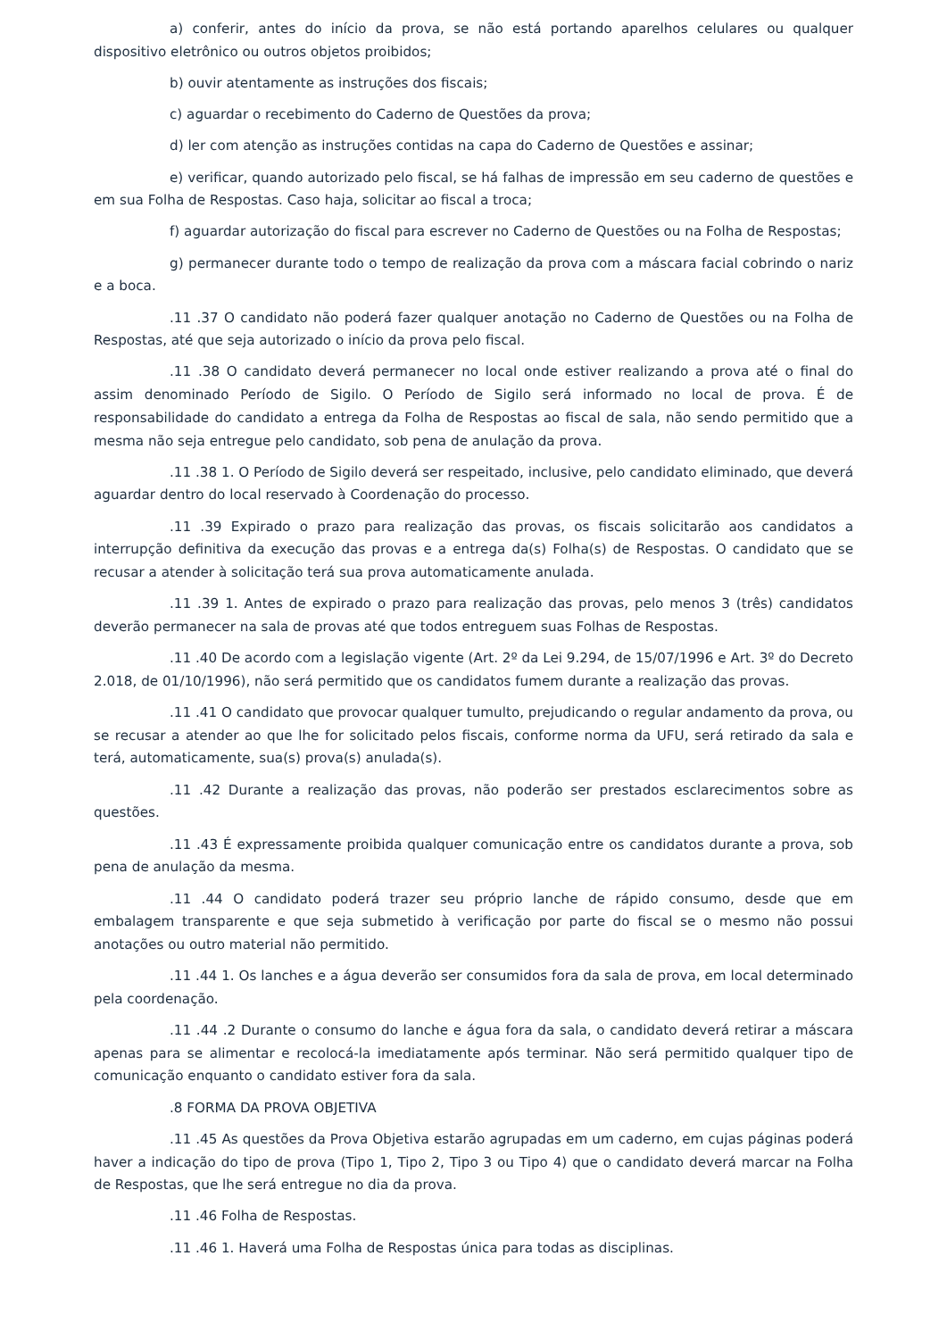a) conferir, antes do início da prova, se não está portando aparelhos celulares ou qualquer dispositivo eletrônico ou outros objetos proibidos;
b) ouvir atentamente as instruções dos fiscais;
c) aguardar o recebimento do Caderno de Questões da prova;
d) ler com atenção as instruções contidas na capa do Caderno de Questões e assinar;
e) verificar, quando autorizado pelo fiscal, se há falhas de impressão em seu caderno de questões e em sua Folha de Respostas. Caso haja, solicitar ao fiscal a troca;
f) aguardar autorização do fiscal para escrever no Caderno de Questões ou na Folha de Respostas;
g) permanecer durante todo o tempo de realização da prova com a máscara facial cobrindo o nariz e a boca.
.11 .37 O candidato não poderá fazer qualquer anotação no Caderno de Questões ou na Folha de Respostas, até que seja autorizado o início da prova pelo fiscal.
.11 .38 O candidato deverá permanecer no local onde estiver realizando a prova até o final do assim denominado Período de Sigilo. O Período de Sigilo será informado no local de prova. É de responsabilidade do candidato a entrega da Folha de Respostas ao fiscal de sala, não sendo permitido que a mesma não seja entregue pelo candidato, sob pena de anulação da prova.
.11 .38 1. O Período de Sigilo deverá ser respeitado, inclusive, pelo candidato eliminado, que deverá aguardar dentro do local reservado à Coordenação do processo.
.11 .39 Expirado o prazo para realização das provas, os fiscais solicitarão aos candidatos a interrupção definitiva da execução das provas e a entrega da(s) Folha(s) de Respostas. O candidato que se recusar a atender à solicitação terá sua prova automaticamente anulada.
.11 .39 1. Antes de expirado o prazo para realização das provas, pelo menos 3 (três) candidatos deverão permanecer na sala de provas até que todos entreguem suas Folhas de Respostas.
.11 .40 De acordo com a legislação vigente (Art. 2º da Lei 9.294, de 15/07/1996 e Art. 3º do Decreto 2.018, de 01/10/1996), não será permitido que os candidatos fumem durante a realização das provas.
.11 .41 O candidato que provocar qualquer tumulto, prejudicando o regular andamento da prova, ou se recusar a atender ao que lhe for solicitado pelos fiscais, conforme norma da UFU, será retirado da sala e terá, automaticamente, sua(s) prova(s) anulada(s).
.11 .42 Durante a realização das provas, não poderão ser prestados esclarecimentos sobre as questões.
.11 .43 É expressamente proibida qualquer comunicação entre os candidatos durante a prova, sob pena de anulação da mesma.
.11 .44 O candidato poderá trazer seu próprio lanche de rápido consumo, desde que em embalagem transparente e que seja submetido à verificação por parte do fiscal se o mesmo não possui anotações ou outro material não permitido.
.11 .44 1. Os lanches e a água deverão ser consumidos fora da sala de prova, em local determinado pela coordenação.
.11 .44 .2 Durante o consumo do lanche e água fora da sala, o candidato deverá retirar a máscara apenas para se alimentar e recolocá-la imediatamente após terminar. Não será permitido qualquer tipo de comunicação enquanto o candidato estiver fora da sala.
.8 FORMA DA PROVA OBJETIVA
.11 .45 As questões da Prova Objetiva estarão agrupadas em um caderno, em cujas páginas poderá haver a indicação do tipo de prova (Tipo 1, Tipo 2, Tipo 3 ou Tipo 4) que o candidato deverá marcar na Folha de Respostas, que lhe será entregue no dia da prova.
.11 .46 Folha de Respostas.
.11 .46 1. Haverá uma Folha de Respostas única para todas as disciplinas.